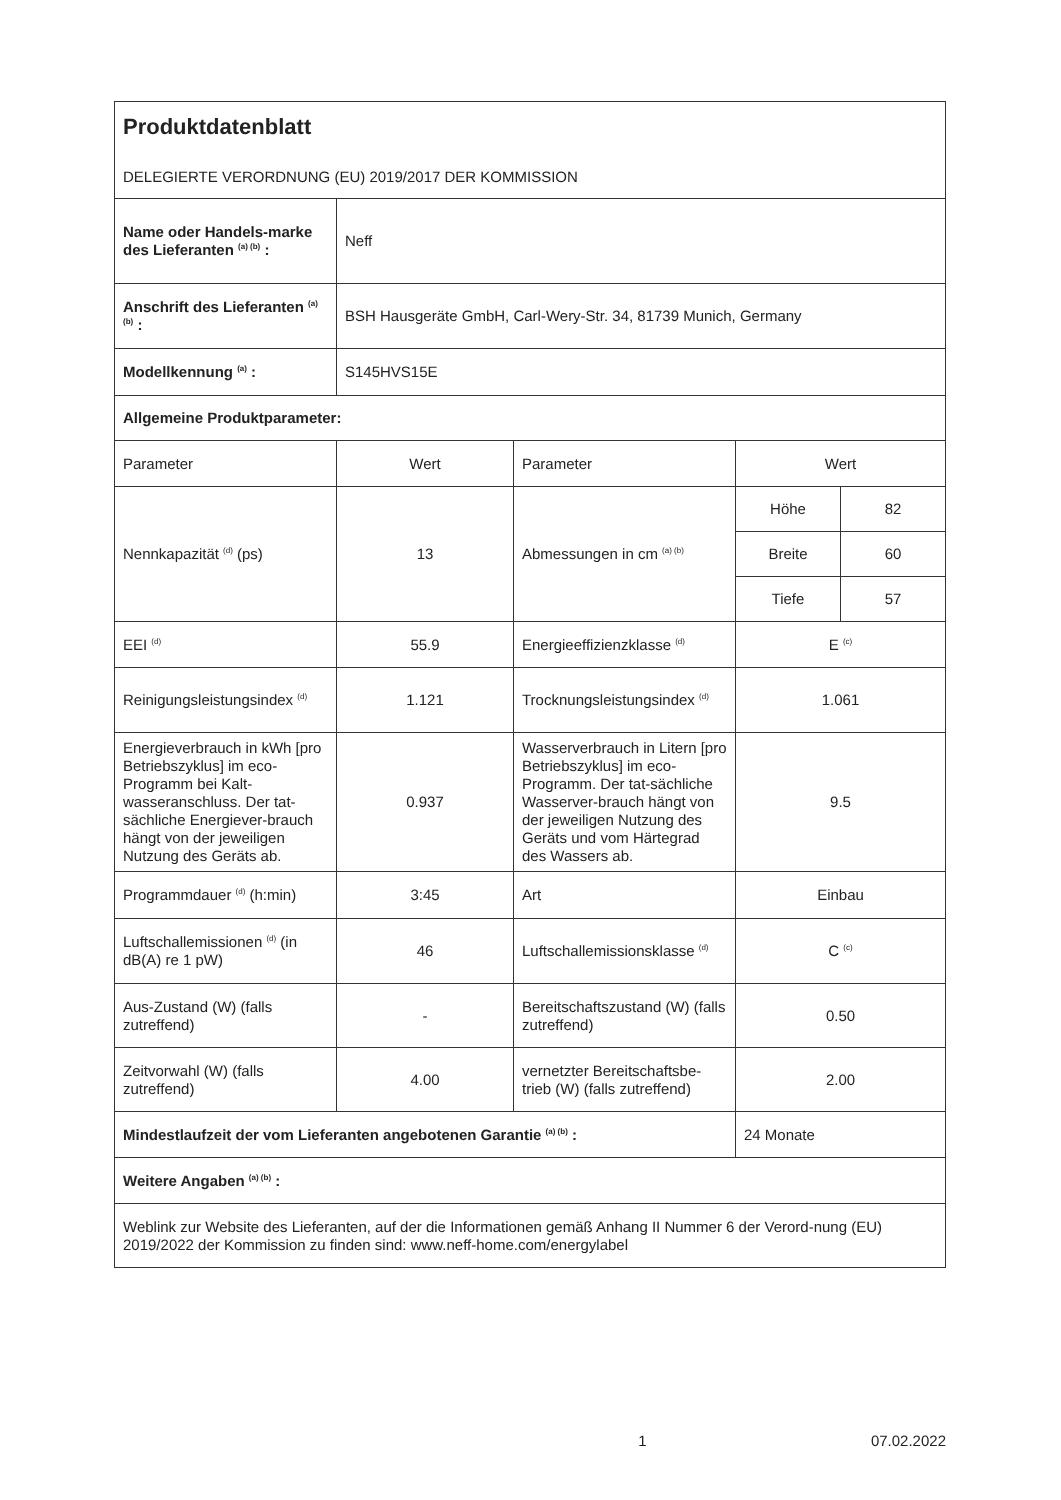| Produktdatenblatt DELEGIERTE VERORDNUNG (EU) 2019/2017 DER KOMMISSION | | | | |
| Name oder Handels-marke des Lieferanten <sup>(a) (b)</sup> : | Neff | | | |
| Anschrift des Lieferanten <sup>(a) (b)</sup> : | BSH Hausgeräte GmbH, Carl-Wery-Str. 34, 81739 Munich, Germany | | | |
| Modellkennung <sup>(a)</sup> : | S145HVS15E | | | |
| Allgemeine Produktparameter: | | | | |
| Parameter | Wert | Parameter | Wert | |
| Nennkapazität <sup>(d)</sup> (ps) | 13 | Abmessungen in cm <sup>(a) (b)</sup> | Höhe | 82 |
| | | | Breite | 60 |
| | | | Tiefe | 57 |
| EEI <sup>(d)</sup> | 55.9 | Energieeffizienzklasse <sup>(d)</sup> | E <sup>(c)</sup> | |
| Reinigungsleistungsindex <sup>(d)</sup> | 1.121 | Trocknungsleistungsindex <sup>(d)</sup> | 1.061 | |
| Energieverbrauch in kWh [pro Betriebszyklus] im eco-Programm bei Kalt-wasseranschluss. Der tat-sächliche Energiever-brauch hängt von der jeweiligen Nutzung des Geräts ab. | 0.937 | Wasserverbrauch in Litern [pro Betriebszyklus] im eco-Programm. Der tat-sächliche Wasserver-brauch hängt von der jeweiligen Nutzung des Geräts und vom Härtegrad des Wassers ab. | 9.5 | |
| Programmdauer <sup>(d)</sup> (h:min) | 3:45 | Art | Einbau | |
| Luftschallemissionen <sup>(d)</sup> (in dB(A) re 1 pW) | 46 | Luftschallemissionsklasse <sup>(d)</sup> | C <sup>(c)</sup> | |
| Aus-Zustand (W) (falls zutreffend) | - | Bereitschaftszustand (W) (falls zutreffend) | 0.50 | |
| Zeitvorwahl (W) (falls zutreffend) | 4.00 | vernetzter Bereitschaftsbe-trieb (W) (falls zutreffend) | 2.00 | |
| Mindestlaufzeit der vom Lieferanten angebotenen Garantie <sup>(a) (b)</sup> : | | | 24 Monate | |
| Weitere Angaben <sup>(a) (b)</sup> : | | | | |
| Weblink zur Website des Lieferanten, auf der die Informationen gemäß Anhang II Nummer 6 der Verord-nung (EU) 2019/2022 der Kommission zu finden sind: www.neff-home.com/energylabel | | | | |
1 07.02.2022